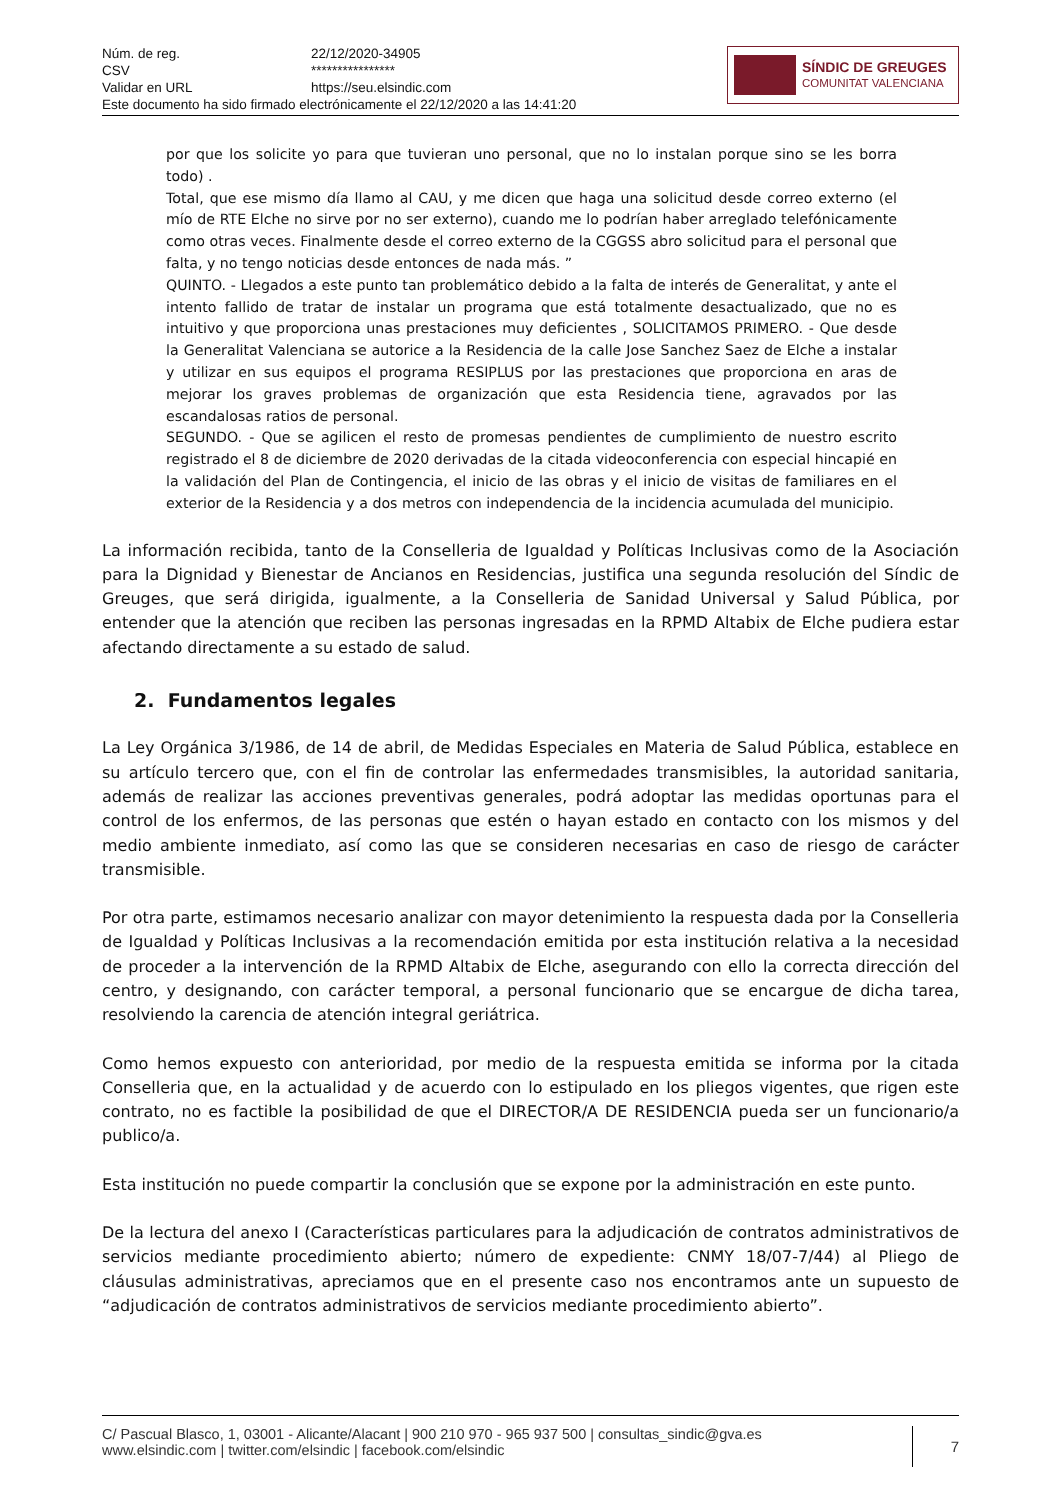| Núm. de reg. | 22/12/2020-34905 |
| CSV | **************** |
| Validar en URL | https://seu.elsindic.com |
| Este documento ha sido firmado electrónicamente el 22/12/2020 a las 14:41:20 | |
SÍNDIC DE GREUGES
COMUNITAT VALENCIANA
por que los solicite yo para que tuvieran uno personal, que no lo instalan porque sino se les borra todo) .
Total, que ese mismo día llamo al CAU, y me dicen que haga una solicitud desde correo externo (el mío de RTE Elche no sirve por no ser externo), cuando me lo podrían haber arreglado telefónicamente como otras veces. Finalmente desde el correo externo de la CGGSS abro solicitud para el personal que falta, y no tengo noticias desde entonces de nada más. ”
QUINTO. - Llegados a este punto tan problemático debido a la falta de interés de Generalitat, y ante el intento fallido de tratar de instalar un programa que está totalmente desactualizado, que no es intuitivo y que proporciona unas prestaciones muy deficientes , SOLICITAMOS PRIMERO. - Que desde la Generalitat Valenciana se autorice a la Residencia de la calle Jose Sanchez Saez de Elche a instalar y utilizar en sus equipos el programa RESIPLUS por las prestaciones que proporciona en aras de mejorar los graves problemas de organización que esta Residencia tiene, agravados por las escandalosas ratios de personal.
SEGUNDO. - Que se agilicen el resto de promesas pendientes de cumplimiento de nuestro escrito registrado el 8 de diciembre de 2020 derivadas de la citada videoconferencia con especial hincapié en la validación del Plan de Contingencia, el inicio de las obras y el inicio de visitas de familiares en el exterior de la Residencia y a dos metros con independencia de la incidencia acumulada del municipio.
La información recibida, tanto de la Conselleria de Igualdad y Políticas Inclusivas como de la Asociación para la Dignidad y Bienestar de Ancianos en Residencias, justifica una segunda resolución del Síndic de Greuges, que será dirigida, igualmente, a la Conselleria de Sanidad Universal y Salud Pública, por entender que la atención que reciben las personas ingresadas en la RPMD Altabix de Elche pudiera estar afectando directamente a su estado de salud.
2. Fundamentos legales
La Ley Orgánica 3/1986, de 14 de abril, de Medidas Especiales en Materia de Salud Pública, establece en su artículo tercero que, con el fin de controlar las enfermedades transmisibles, la autoridad sanitaria, además de realizar las acciones preventivas generales, podrá adoptar las medidas oportunas para el control de los enfermos, de las personas que estén o hayan estado en contacto con los mismos y del medio ambiente inmediato, así como las que se consideren necesarias en caso de riesgo de carácter transmisible.
Por otra parte, estimamos necesario analizar con mayor detenimiento la respuesta dada por la Conselleria de Igualdad y Políticas Inclusivas a la recomendación emitida por esta institución relativa a la necesidad de proceder a la intervención de la RPMD Altabix de Elche, asegurando con ello la correcta dirección del centro, y designando, con carácter temporal, a personal funcionario que se encargue de dicha tarea, resolviendo la carencia de atención integral geriátrica.
Como hemos expuesto con anterioridad, por medio de la respuesta emitida se informa por la citada Conselleria que, en la actualidad y de acuerdo con lo estipulado en los pliegos vigentes, que rigen este contrato, no es factible la posibilidad de que el DIRECTOR/A DE RESIDENCIA pueda ser un funcionario/a publico/a.
Esta institución no puede compartir la conclusión que se expone por la administración en este punto.
De la lectura del anexo I (Características particulares para la adjudicación de contratos administrativos de servicios mediante procedimiento abierto; número de expediente: CNMY 18/07-7/44) al Pliego de cláusulas administrativas, apreciamos que en el presente caso nos encontramos ante un supuesto de “adjudicación de contratos administrativos de servicios mediante procedimiento abierto”.
C/ Pascual Blasco, 1, 03001 - Alicante/Alacant | 900 210 970 - 965 937 500 | consultas_sindic@gva.es
www.elsindic.com | twitter.com/elsindic | facebook.com/elsindic
7